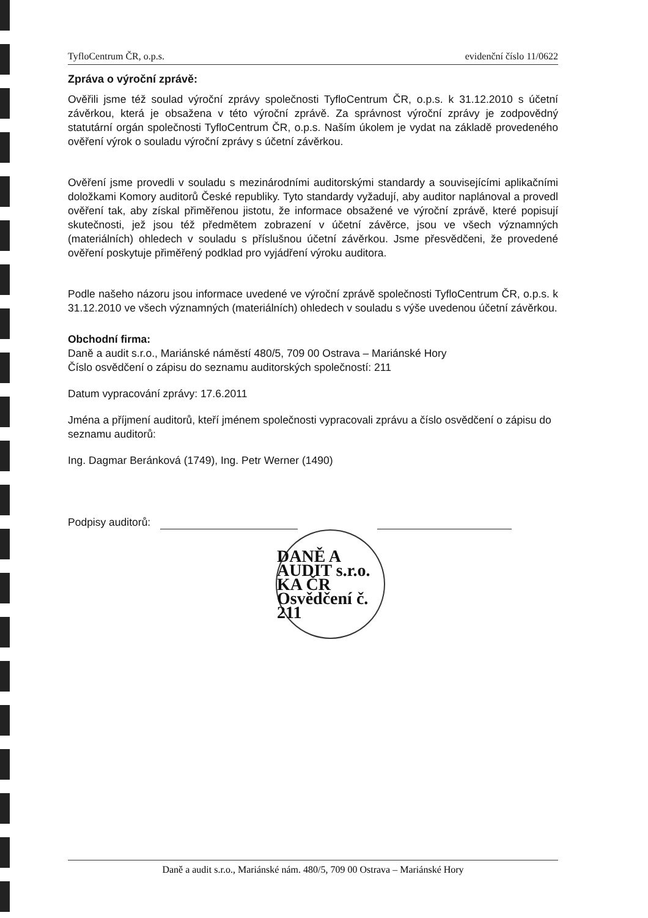TyfloCentrum ČR, o.p.s. evidenční číslo 11/0622
Zpráva o výroční zprávě:
Ověřili jsme též soulad výroční zprávy společnosti TyfloCentrum ČR, o.p.s. k 31.12.2010 s účetní závěrkou, která je obsažena v této výroční zprávě. Za správnost výroční zprávy je zodpovědný statutární orgán společnosti TyfloCentrum ČR, o.p.s. Naším úkolem je vydat na základě provedeného ověření výrok o souladu výroční zprávy s účetní závěrkou.
Ověření jsme provedli v souladu s mezinárodními auditorskými standardy a souvisejícími aplikačními doložkami Komory auditorů České republiky. Tyto standardy vyžadují, aby auditor naplánoval a provedl ověření tak, aby získal přiměřenou jistotu, že informace obsažené ve výroční zprávě, které popisují skutečnosti, jež jsou též předmětem zobrazení v účetní závěrce, jsou ve všech významných (materiálních) ohledech v souladu s příslušnou účetní závěrkou. Jsme přesvědčeni, že provedené ověření poskytuje přiměřený podklad pro vyjádření výroku auditora.
Podle našeho názoru jsou informace uvedené ve výroční zprávě společnosti TyfloCentrum ČR, o.p.s. k 31.12.2010 ve všech významných (materiálních) ohledech v souladu s výše uvedenou účetní závěrkou.
Obchodní firma:
Daně a audit s.r.o., Mariánské náměstí 480/5, 709 00 Ostrava – Mariánské Hory
Číslo osvědčení o zápisu do seznamu auditorských společností: 211
Datum vypracování zprávy: 17.6.2011
Jména a příjmení auditorů, kteří jménem společnosti vypracovali zprávu a číslo osvědčení o zápisu do seznamu auditorů:
Ing. Dagmar Beránková (1749), Ing. Petr Werner (1490)
Podpisy auditorů:
DANĚ A AUDIT s.r.o. KA ČR Osvědčení č. 211
Daně a audit s.r.o., Mariánské nám. 480/5, 709 00 Ostrava – Mariánské Hory